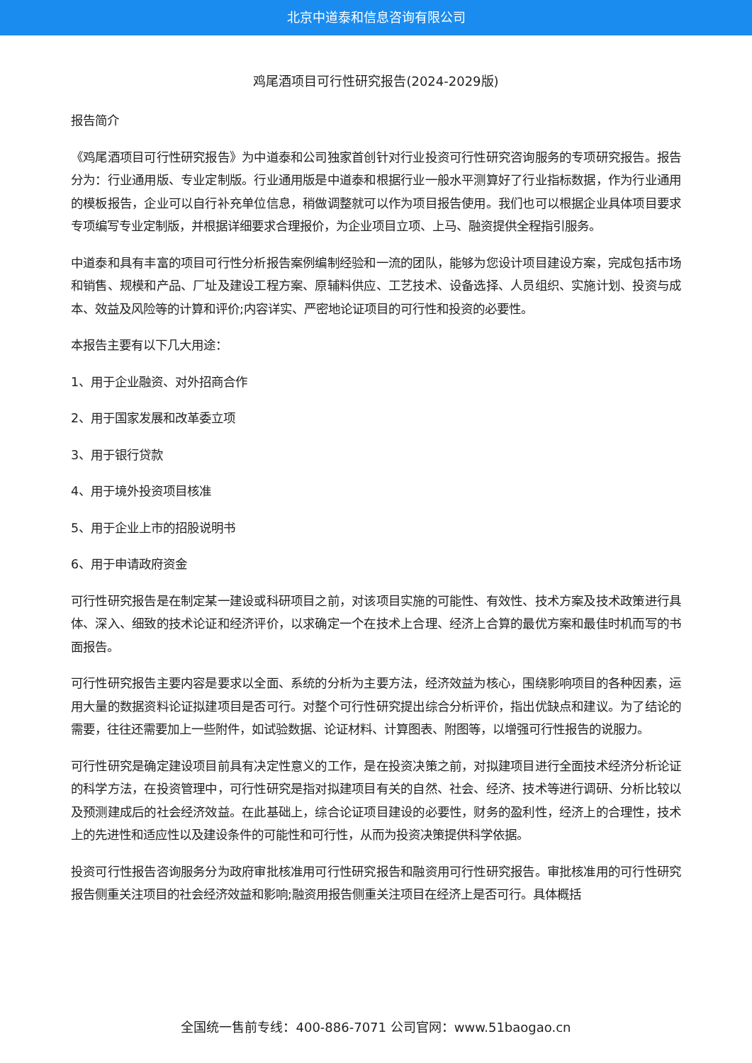北京中道泰和信息咨询有限公司
鸡尾酒项目可行性研究报告(2024-2029版)
报告简介
《鸡尾酒项目可行性研究报告》为中道泰和公司独家首创针对行业投资可行性研究咨询服务的专项研究报告。报告分为：行业通用版、专业定制版。行业通用版是中道泰和根据行业一般水平测算好了行业指标数据，作为行业通用的模板报告，企业可以自行补充单位信息，稍做调整就可以作为项目报告使用。我们也可以根据企业具体项目要求专项编写专业定制版，并根据详细要求合理报价，为企业项目立项、上马、融资提供全程指引服务。
中道泰和具有丰富的项目可行性分析报告案例编制经验和一流的团队，能够为您设计项目建设方案，完成包括市场和销售、规模和产品、厂址及建设工程方案、原辅料供应、工艺技术、设备选择、人员组织、实施计划、投资与成本、效益及风险等的计算和评价;内容详实、严密地论证项目的可行性和投资的必要性。
本报告主要有以下几大用途：
1、用于企业融资、对外招商合作
2、用于国家发展和改革委立项
3、用于银行贷款
4、用于境外投资项目核准
5、用于企业上市的招股说明书
6、用于申请政府资金
可行性研究报告是在制定某一建设或科研项目之前，对该项目实施的可能性、有效性、技术方案及技术政策进行具体、深入、细致的技术论证和经济评价，以求确定一个在技术上合理、经济上合算的最优方案和最佳时机而写的书面报告。
可行性研究报告主要内容是要求以全面、系统的分析为主要方法，经济效益为核心，围绕影响项目的各种因素，运用大量的数据资料论证拟建项目是否可行。对整个可行性研究提出综合分析评价，指出优缺点和建议。为了结论的需要，往往还需要加上一些附件，如试验数据、论证材料、计算图表、附图等，以增强可行性报告的说服力。
可行性研究是确定建设项目前具有决定性意义的工作，是在投资决策之前，对拟建项目进行全面技术经济分析论证的科学方法，在投资管理中，可行性研究是指对拟建项目有关的自然、社会、经济、技术等进行调研、分析比较以及预测建成后的社会经济效益。在此基础上，综合论证项目建设的必要性，财务的盈利性，经济上的合理性，技术上的先进性和适应性以及建设条件的可能性和可行性，从而为投资决策提供科学依据。
投资可行性报告咨询服务分为政府审批核准用可行性研究报告和融资用可行性研究报告。审批核准用的可行性研究报告侧重关注项目的社会经济效益和影响;融资用报告侧重关注项目在经济上是否可行。具体概括
全国统一售前专线：400-886-7071 公司官网：www.51baogao.cn